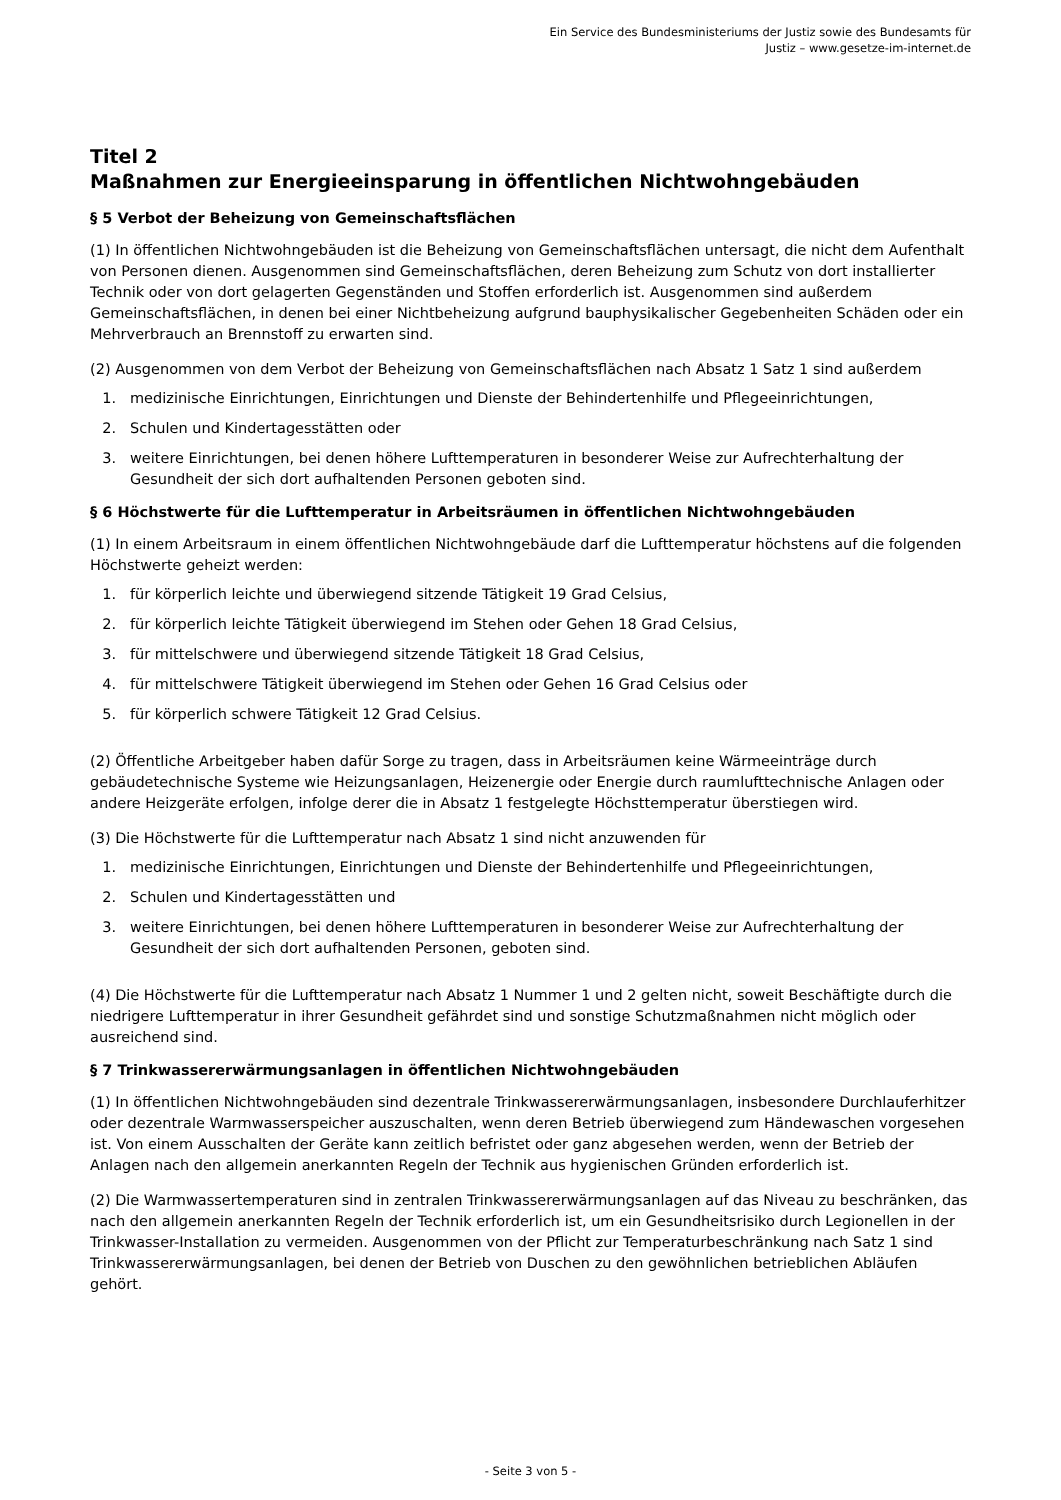Ein Service des Bundesministeriums der Justiz sowie des Bundesamts für
Justiz – www.gesetze-im-internet.de
Titel 2
Maßnahmen zur Energieeinsparung in öffentlichen Nichtwohngebäuden
§ 5 Verbot der Beheizung von Gemeinschaftsflächen
(1) In öffentlichen Nichtwohngebäuden ist die Beheizung von Gemeinschaftsflächen untersagt, die nicht dem Aufenthalt von Personen dienen. Ausgenommen sind Gemeinschaftsflächen, deren Beheizung zum Schutz von dort installierter Technik oder von dort gelagerten Gegenständen und Stoffen erforderlich ist. Ausgenommen sind außerdem Gemeinschaftsflächen, in denen bei einer Nichtbeheizung aufgrund bauphysikalischer Gegebenheiten Schäden oder ein Mehrverbrauch an Brennstoff zu erwarten sind.
(2) Ausgenommen von dem Verbot der Beheizung von Gemeinschaftsflächen nach Absatz 1 Satz 1 sind außerdem
1. medizinische Einrichtungen, Einrichtungen und Dienste der Behindertenhilfe und Pflegeeinrichtungen,
2. Schulen und Kindertagesstätten oder
3. weitere Einrichtungen, bei denen höhere Lufttemperaturen in besonderer Weise zur Aufrechterhaltung der Gesundheit der sich dort aufhaltenden Personen geboten sind.
§ 6 Höchstwerte für die Lufttemperatur in Arbeitsräumen in öffentlichen Nichtwohngebäuden
(1) In einem Arbeitsraum in einem öffentlichen Nichtwohngebäude darf die Lufttemperatur höchstens auf die folgenden Höchstwerte geheizt werden:
1. für körperlich leichte und überwiegend sitzende Tätigkeit 19 Grad Celsius,
2. für körperlich leichte Tätigkeit überwiegend im Stehen oder Gehen 18 Grad Celsius,
3. für mittelschwere und überwiegend sitzende Tätigkeit 18 Grad Celsius,
4. für mittelschwere Tätigkeit überwiegend im Stehen oder Gehen 16 Grad Celsius oder
5. für körperlich schwere Tätigkeit 12 Grad Celsius.
(2) Öffentliche Arbeitgeber haben dafür Sorge zu tragen, dass in Arbeitsräumen keine Wärmeeinträge durch gebäudetechnische Systeme wie Heizungsanlagen, Heizenergie oder Energie durch raumlufttechnische Anlagen oder andere Heizgeräte erfolgen, infolge derer die in Absatz 1 festgelegte Höchsttemperatur überstiegen wird.
(3) Die Höchstwerte für die Lufttemperatur nach Absatz 1 sind nicht anzuwenden für
1. medizinische Einrichtungen, Einrichtungen und Dienste der Behindertenhilfe und Pflegeeinrichtungen,
2. Schulen und Kindertagesstätten und
3. weitere Einrichtungen, bei denen höhere Lufttemperaturen in besonderer Weise zur Aufrechterhaltung der Gesundheit der sich dort aufhaltenden Personen, geboten sind.
(4) Die Höchstwerte für die Lufttemperatur nach Absatz 1 Nummer 1 und 2 gelten nicht, soweit Beschäftigte durch die niedrigere Lufttemperatur in ihrer Gesundheit gefährdet sind und sonstige Schutzmaßnahmen nicht möglich oder ausreichend sind.
§ 7 Trinkwassererwärmungsanlagen in öffentlichen Nichtwohngebäuden
(1) In öffentlichen Nichtwohngebäuden sind dezentrale Trinkwassererwärmungsanlagen, insbesondere Durchlauferhitzer oder dezentrale Warmwasserspeicher auszuschalten, wenn deren Betrieb überwiegend zum Händewaschen vorgesehen ist. Von einem Ausschalten der Geräte kann zeitlich befristet oder ganz abgesehen werden, wenn der Betrieb der Anlagen nach den allgemein anerkannten Regeln der Technik aus hygienischen Gründen erforderlich ist.
(2) Die Warmwassertemperaturen sind in zentralen Trinkwassererwärmungsanlagen auf das Niveau zu beschränken, das nach den allgemein anerkannten Regeln der Technik erforderlich ist, um ein Gesundheitsrisiko durch Legionellen in der Trinkwasser-Installation zu vermeiden. Ausgenommen von der Pflicht zur Temperaturbeschränkung nach Satz 1 sind Trinkwassererwärmungsanlagen, bei denen der Betrieb von Duschen zu den gewöhnlichen betrieblichen Abläufen gehört.
- Seite 3 von 5 -